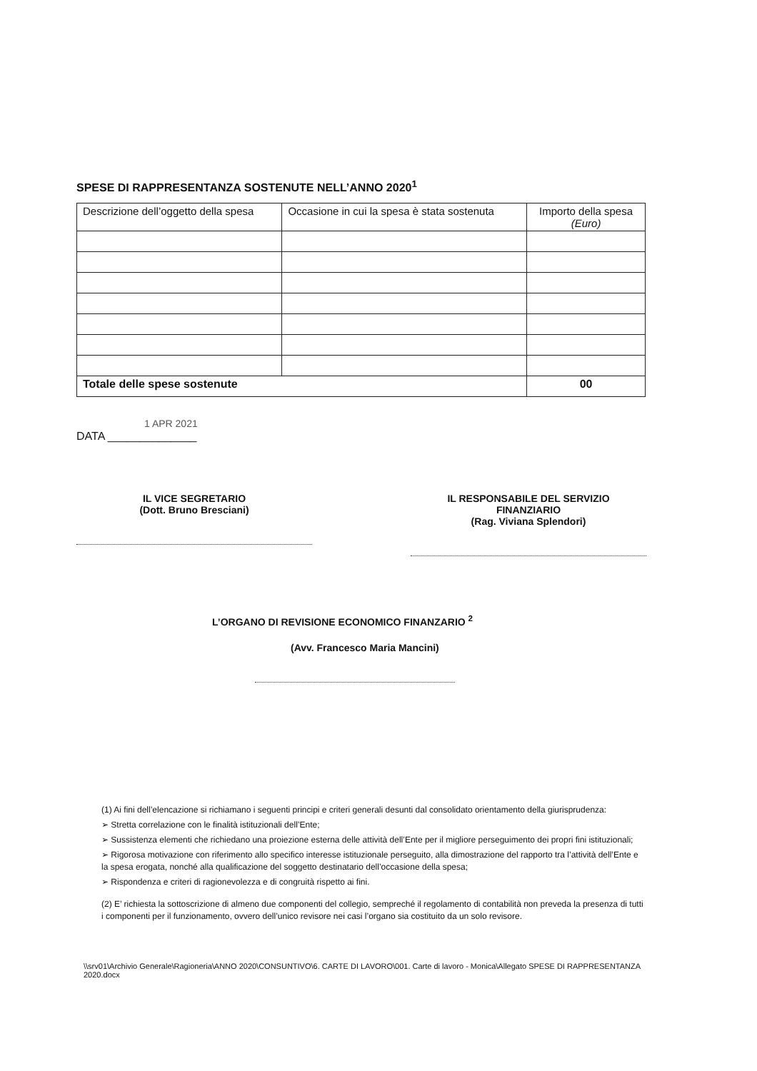SPESE DI RAPPRESENTANZA SOSTENUTE NELL’ANNO 2020<sup>1</sup>
| Descrizione dell’oggetto della spesa | Occasione in cui la spesa è stata sostenuta | Importo della spesa (Euro) |
| --- | --- | --- |
| Totale delle spese sostenute | | 00 |
1 APR 2021
DATA ______________
IL VICE SEGRETARIO
(Dott. Bruno Bresciani)
IL RESPONSABILE DEL SERVIZIO
FINANZIARIO
(Rag. Viviana Splendori)
L’ORGANO DI REVISIONE ECONOMICO FINANZARIO <sup>2</sup>
(Avv. Francesco Maria Mancini)
(1) Ai fini dell’elencazione si richiamano i seguenti principi e criteri generali desunti dal consolidato orientamento della giurisprudenza:
➢ Stretta correlazione con le finalità istituzionali dell’Ente;
➢ Sussistenza elementi che richiedano una proiezione esterna delle attività dell’Ente per il migliore perseguimento dei propri fini istituzionali;
➢ Rigorosa motivazione con riferimento allo specifico interesse istituzionale perseguito, alla dimostrazione del rapporto tra l’attività dell’Ente e la spesa erogata, nonché alla qualificazione del soggetto destinatario dell’occasione della spesa;
➢ Rispondenza e criteri di ragionevolezza e di congruità rispetto ai fini.
(2) E’ richiesta la sottoscrizione di almeno due componenti del collegio, sempreché il regolamento di contabilità non preveda la presenza di tutti i componenti per il funzionamento, ovvero dell’unico revisore nei casi l’organo sia costituito da un solo revisore.
\\srv01\Archivio Generale\Ragioneria\ANNO 2020\CONSUNTIVO\6. CARTE DI LAVORO\001. Carte di lavoro - Monica\Allegato SPESE DI RAPPRESENTANZA 2020.docx